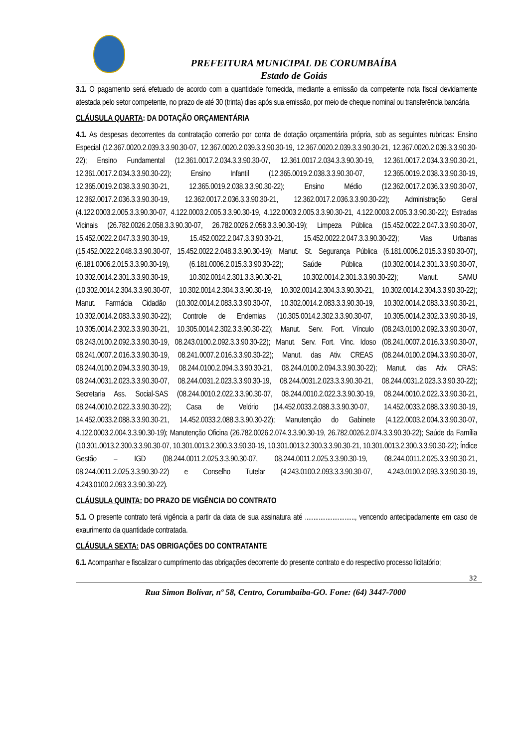PREFEITURA MUNICIPAL DE CORUMBAÍBA
Estado de Goiás
3.1. O pagamento será efetuado de acordo com a quantidade fornecida, mediante a emissão da competente nota fiscal devidamente atestada pelo setor competente, no prazo de até 30 (trinta) dias após sua emissão, por meio de cheque nominal ou transferência bancária.
CLÁUSULA QUARTA: DA DOTAÇÃO ORÇAMENTÁRIA
4.1. As despesas decorrentes da contratação correrão por conta de dotação orçamentária própria, sob as seguintes rubricas: Ensino Especial (12.367.0020.2.039.3.3.90.30-07, 12.367.0020.2.039.3.3.90.30-19, 12.367.0020.2.039.3.3.90.30-21, 12.367.0020.2.039.3.3.90.30-22); Ensino Fundamental (12.361.0017.2.034.3.3.90.30-07, 12.361.0017.2.034.3.3.90.30-19, 12.361.0017.2.034.3.3.90.30-21, 12.361.0017.2.034.3.3.90.30-22); Ensino Infantil (12.365.0019.2.038.3.3.90.30-07, 12.365.0019.2.038.3.3.90.30-19, 12.365.0019.2.038.3.3.90.30-21, 12.365.0019.2.038.3.3.90.30-22); Ensino Médio (12.362.0017.2.036.3.3.90.30-07, 12.362.0017.2.036.3.3.90.30-19, 12.362.0017.2.036.3.3.90.30-21, 12.362.0017.2.036.3.3.90.30-22); Administração Geral (4.122.0003.2.005.3.3.90.30-07, 4.122.0003.2.005.3.3.90.30-19, 4.122.0003.2.005.3.3.90.30-21, 4.122.0003.2.005.3.3.90.30-22); Estradas Vicinais (26.782.0026.2.058.3.3.90.30-07, 26.782.0026.2.058.3.3.90.30-19); Limpeza Pública (15.452.0022.2.047.3.3.90.30-07, 15.452.0022.2.047.3.3.90.30-19, 15.452.0022.2.047.3.3.90.30-21, 15.452.0022.2.047.3.3.90.30-22); Vias Urbanas (15.452.0022.2.048.3.3.90.30-07, 15.452.0022.2.048.3.3.90.30-19); Manut. St. Segurança Pública (6.181.0006.2.015.3.3.90.30-07), (6.181.0006.2.015.3.3.90.30-19), (6.181.0006.2.015.3.3.90.30-22); Saúde Pública (10.302.0014.2.301.3.3.90.30-07, 10.302.0014.2.301.3.3.90.30-19, 10.302.0014.2.301.3.3.90.30-21, 10.302.0014.2.301.3.3.90.30-22); Manut. SAMU (10.302.0014.2.304.3.3.90.30-07, 10.302.0014.2.304.3.3.90.30-19, 10.302.0014.2.304.3.3.90.30-21, 10.302.0014.2.304.3.3.90.30-22); Manut. Farmácia Cidadão (10.302.0014.2.083.3.3.90.30-07, 10.302.0014.2.083.3.3.90.30-19, 10.302.0014.2.083.3.3.90.30-21, 10.302.0014.2.083.3.3.90.30-22); Controle de Endemias (10.305.0014.2.302.3.3.90.30-07, 10.305.0014.2.302.3.3.90.30-19, 10.305.0014.2.302.3.3.90.30-21, 10.305.0014.2.302.3.3.90.30-22); Manut. Serv. Fort. Vínculo (08.243.0100.2.092.3.3.90.30-07, 08.243.0100.2.092.3.3.90.30-19, 08.243.0100.2.092.3.3.90.30-22); Manut. Serv. Fort. Vinc. Idoso (08.241.0007.2.016.3.3.90.30-07, 08.241.0007.2.016.3.3.90.30-19, 08.241.0007.2.016.3.3.90.30-22); Manut. das Ativ. CREAS (08.244.0100.2.094.3.3.90.30-07, 08.244.0100.2.094.3.3.90.30-19, 08.244.0100.2.094.3.3.90.30-21, 08.244.0100.2.094.3.3.90.30-22); Manut. das Ativ. CRAS: 08.244.0031.2.023.3.3.90.30-07, 08.244.0031.2.023.3.3.90.30-19, 08.244.0031.2.023.3.3.90.30-21, 08.244.0031.2.023.3.3.90.30-22); Secretaria Ass. Social-SAS (08.244.0010.2.022.3.3.90.30-07, 08.244.0010.2.022.3.3.90.30-19, 08.244.0010.2.022.3.3.90.30-21, 08.244.0010.2.022.3.3.90.30-22); Casa de Velório (14.452.0033.2.088.3.3.90.30-07, 14.452.0033.2.088.3.3.90.30-19, 14.452.0033.2.088.3.3.90.30-21, 14.452.0033.2.088.3.3.90.30-22); Manutenção do Gabinete (4.122.0003.2.004.3.3.90.30-07, 4.122.0003.2.004.3.3.90.30-19); Manutenção Oficina (26.782.0026.2.074.3.3.90.30-19, 26.782.0026.2.074.3.3.90.30-22); Saúde da Família (10.301.0013.2.300.3.3.90.30-07, 10.301.0013.2.300.3.3.90.30-19, 10.301.0013.2.300.3.3.90.30-21, 10.301.0013.2.300.3.3.90.30-22); Índice Gestão – IGD (08.244.0011.2.025.3.3.90.30-07, 08.244.0011.2.025.3.3.90.30-19, 08.244.0011.2.025.3.3.90.30-21, 08.244.0011.2.025.3.3.90.30-22) e Conselho Tutelar (4.243.0100.2.093.3.3.90.30-07, 4.243.0100.2.093.3.3.90.30-19, 4.243.0100.2.093.3.3.90.30-22).
CLÁUSULA QUINTA: DO PRAZO DE VIGÊNCIA DO CONTRATO
5.1. O presente contrato terá vigência a partir da data de sua assinatura até ............................., vencendo antecipadamente em caso de exaurimento da quantidade contratada.
CLÁUSULA SEXTA: DAS OBRIGAÇÕES DO CONTRATANTE
6.1. Acompanhar e fiscalizar o cumprimento das obrigações decorrente do presente contrato e do respectivo processo licitatório;
32
Rua Simon Bolívar, nº 58, Centro, Corumbaíba-GO. Fone: (64) 3447-7000